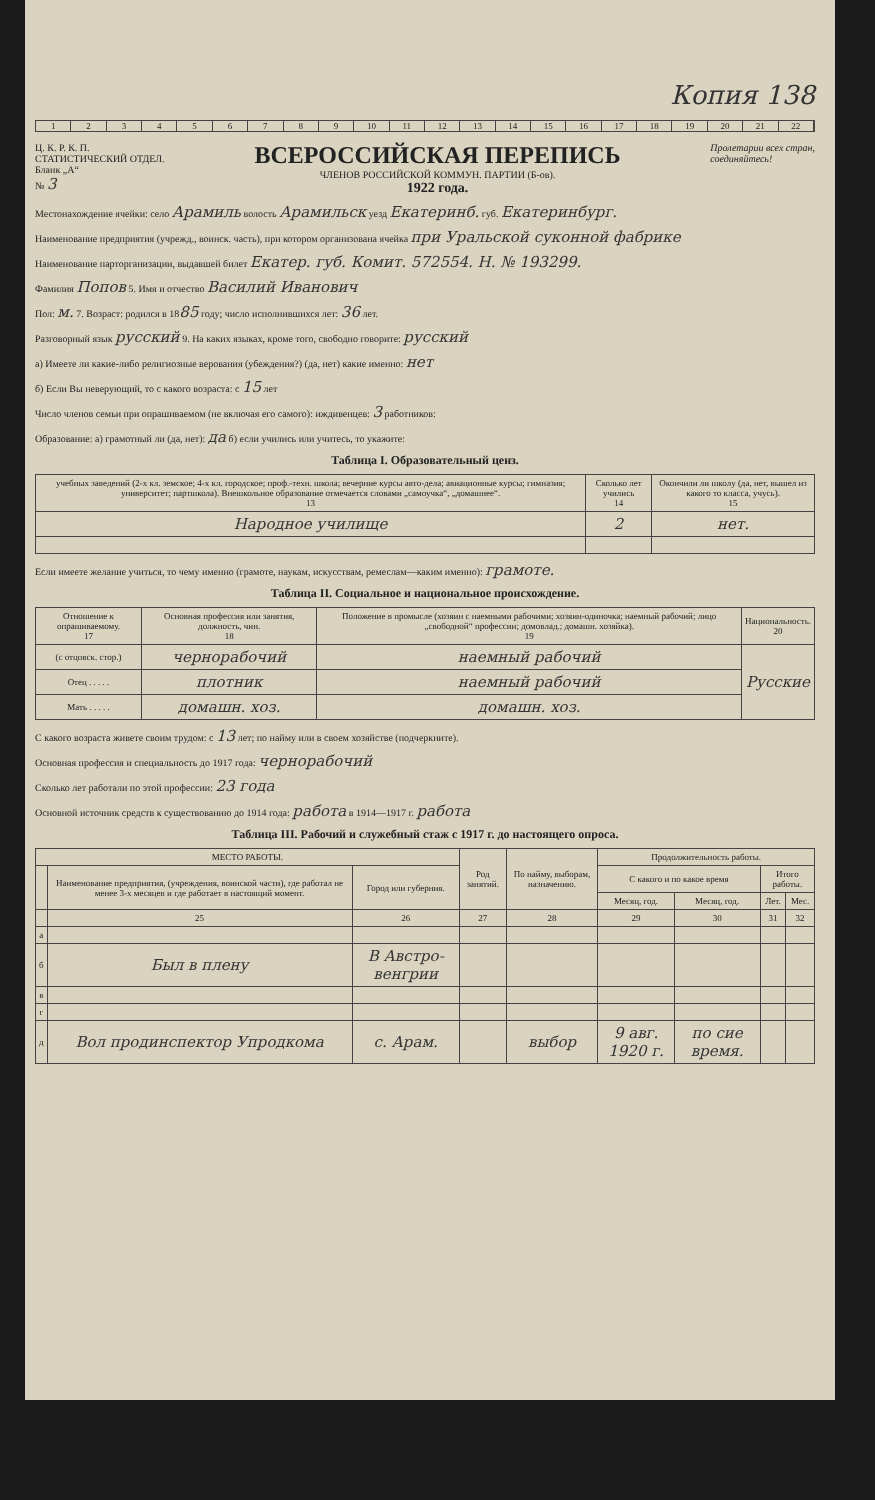Копия 138
1 2 3 4 5 6 7 8 9 10 11 12 13 14 15 16 17 18 19 20 21 22
Ц. К. Р. К. П.
СТАТИСТИЧЕСКИЙ ОТДЕЛ.
Бланк „А“
№ 3
ВСЕРОССИЙСКАЯ ПЕРЕПИСЬ
ЧЛЕНОВ РОССИЙСКОЙ КОММУН. ПАРТИИ (Б-ов).
1922 года.
Пролетарии всех стран,
соединяйтесь!
Местонахождение ячейки: село Арамиль волость Арамильск уезд Екатеринб. губ. Екатеринбург.
Наименование предприятия (учрежд., воинск. часть), при котором организована ячейка при Уральской суконной фабрике
Наименование парторганизации, выдавшей билет Екатер. губ. Комит. 572554. Н. № 193299.
Фамилия Попов 5. Имя и отчество Василий Иванович
Пол: м. 7. Возраст: родился в 1885 году; число исполнившихся лет: 36 лет.
Разговорный язык русский 9. На каких языках, кроме того, свободно говорите: русский
а) Имеете ли какие-либо религиозные верования (убеждения?) (да, нет) какие именно: нет
б) Если Вы неверующий, то с какого возраста: с 15 лет
Число членов семьи при опрашиваемом (не включая его самого): иждивенцев: 3 работников:
Образование: а) грамотный ли (да, нет): да б) если учились или учитесь, то укажите:
Таблица I. Образовательный ценз.
| учебных заведений (2-х кл. земское; 4-х кл. городское; проф.-техн. школа; вечерние курсы авто-дела; авиационные курсы; гимназия; университет; партшкола). Внешкольное образование отмечается словами „самоучка“, „домашнее“. 13 | Сколько лет учились 14 | Окончили ли школу (да, нет, вышел из какого то класса, учусь). 15 |
| --- | --- | --- |
| Народное училище | 2 | нет. |
Если имеете желание учиться, то чему именно (грамоте, наукам, искусствам, ремеслам—каким именно): грамоте.
Таблица II. Социальное и национальное происхождение.
| Отношение к опрашиваемому. 17 | Основная профессия или занятия, должность, чин. 18 | Положение в промысле (хозяин с наемными рабочими; хозяин-одиночка; наемный рабочий; лицо „свободной“ профессии; домовлад.; домашн. хозяйка). 19 | Национальность. 20 |
| --- | --- | --- | --- |
| (с отцовск. стор.) | чернорабочий | наемный рабочий | Русские |
| Отец . . . . . | плотник | наемный рабочий | |
| Мать . . . . . | домашн. хоз. | домашн. хоз. | |
С какого возраста живете своим трудом: с 13 лет; по найму или в своем хозяйстве (подчеркните).
Основная профессия и специальность до 1917 года: чернорабочий
Сколько лет работали по этой профессии: 23 года
Основной источник средств к существованию до 1914 года: работа в 1914—1917 г. работа
Таблица III. Рабочий и служебный стаж с 1917 г. до настоящего опроса.
| МЕСТО РАБОТЫ. | | | Род занятий. | По найму, выборам, назначению. | Продолжительность работы. | | | |
| --- | --- | --- | --- | --- | --- | --- | --- | --- |
| | Наименование предприятия, (учреждения, воинской части), где работал не менее 3-х месяцев и где работает в настоящий момент. | Город или губерния. | | | С какого и по какое время | | Итого работы. | |
| | | | | | Месяц, год. | Месяц, год. | Лет. | Мес. |
| | 25 | 26 | 27 | 28 | 29 | 30 | 31 | 32 |
| а | | | | | | | | |
| б | Был в плену | В Австро-венгрии | | | | | | |
| в | | | | | | | | |
| г | | | | | | | | |
| д | Вол продинспектор Упродкома | с. Арам. | | выбор | 9 авг. 1920 г. | по сие время. | | |